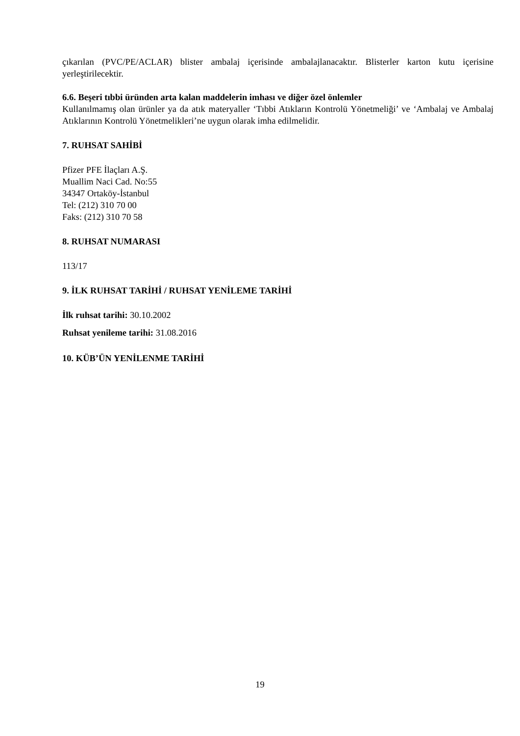çıkarılan (PVC/PE/ACLAR) blister ambalaj içerisinde ambalajlanacaktır. Blisterler karton kutu içerisine yerleştirilecektir.
6.6. Beşeri tıbbi üründen arta kalan maddelerin imhası ve diğer özel önlemler
Kullanılmamış olan ürünler ya da atık materyaller ‘Tıbbi Atıkların Kontrolü Yönetmeliği’ ve ‘Ambalaj ve Ambalaj Atıklarının Kontrolü Yönetmelikleri’ne uygun olarak imha edilmelidir.
7. RUHSAT SAHİBİ
Pfizer PFE İlaçları A.Ş.
Muallim Naci Cad. No:55
34347 Ortaköy-İstanbul
Tel: (212) 310 70 00
Faks: (212) 310 70 58
8. RUHSAT NUMARASI
113/17
9. İLK RUHSAT TARİHİ / RUHSAT YENİLEME TARİHİ
İlk ruhsat tarihi: 30.10.2002
Ruhsat yenileme tarihi: 31.08.2016
10. KÜB’ÜN YENİLENME TARİHİ
19